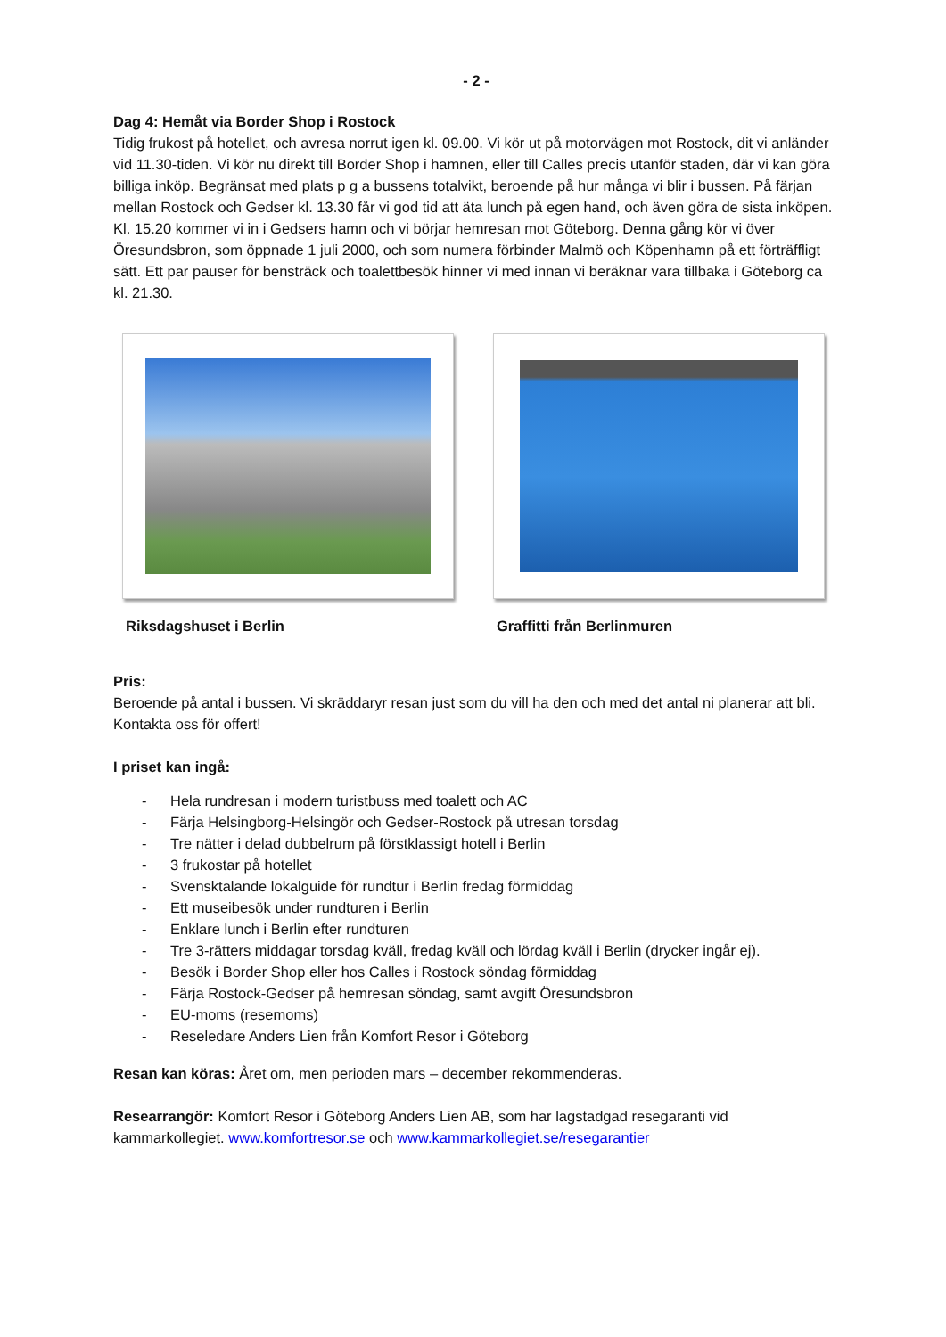- 2 -
Dag 4: Hemåt via Border Shop i Rostock
Tidig frukost på hotellet, och avresa norrut igen kl. 09.00. Vi kör ut på motorvägen mot Rostock, dit vi anländer vid 11.30-tiden. Vi kör nu direkt till Border Shop i hamnen, eller till Calles precis utanför staden, där vi kan göra billiga inköp. Begränsat med plats p g a bussens totalvikt, beroende på hur många vi blir i bussen. På färjan mellan Rostock och Gedser kl. 13.30 får vi god tid att äta lunch på egen hand, och även göra de sista inköpen. Kl. 15.20 kommer vi in i Gedsers hamn och vi börjar hemresan mot Göteborg. Denna gång kör vi över Öresundsbron, som öppnade 1 juli 2000, och som numera förbinder Malmö och Köpenhamn på ett förträffligt sätt. Ett par pauser för bensträck och toalettbesök hinner vi med innan vi beräknar vara tillbaka i Göteborg ca kl. 21.30.
Riksdagshuset i Berlin Graffitti från Berlinmuren
Pris:
Beroende på antal i bussen. Vi skräddaryr resan just som du vill ha den och med det antal ni planerar att bli. Kontakta oss för offert!
I priset kan ingå:
- Hela rundresan i modern turistbuss med toalett och AC
- Färja Helsingborg-Helsingör och Gedser-Rostock på utresan torsdag
- Tre nätter i delad dubbelrum på förstklassigt hotell i Berlin
- 3 frukostar på hotellet
- Svensktalande lokalguide för rundtur i Berlin fredag förmiddag
- Ett museibesök under rundturen i Berlin
- Enklare lunch i Berlin efter rundturen
- Tre 3-rätters middagar torsdag kväll, fredag kväll och lördag kväll i Berlin (drycker ingår ej).
- Besök i Border Shop eller hos Calles i Rostock söndag förmiddag
- Färja Rostock-Gedser på hemresan söndag, samt avgift Öresundsbron
- EU-moms (resemoms)
- Reseledare Anders Lien från Komfort Resor i Göteborg
Resan kan köras: Året om, men perioden mars – december rekommenderas.
Researrangör: Komfort Resor i Göteborg Anders Lien AB, som har lagstadgad resegaranti vid kammarkollegiet. www.komfortresor.se och www.kammarkollegiet.se/resegarantier